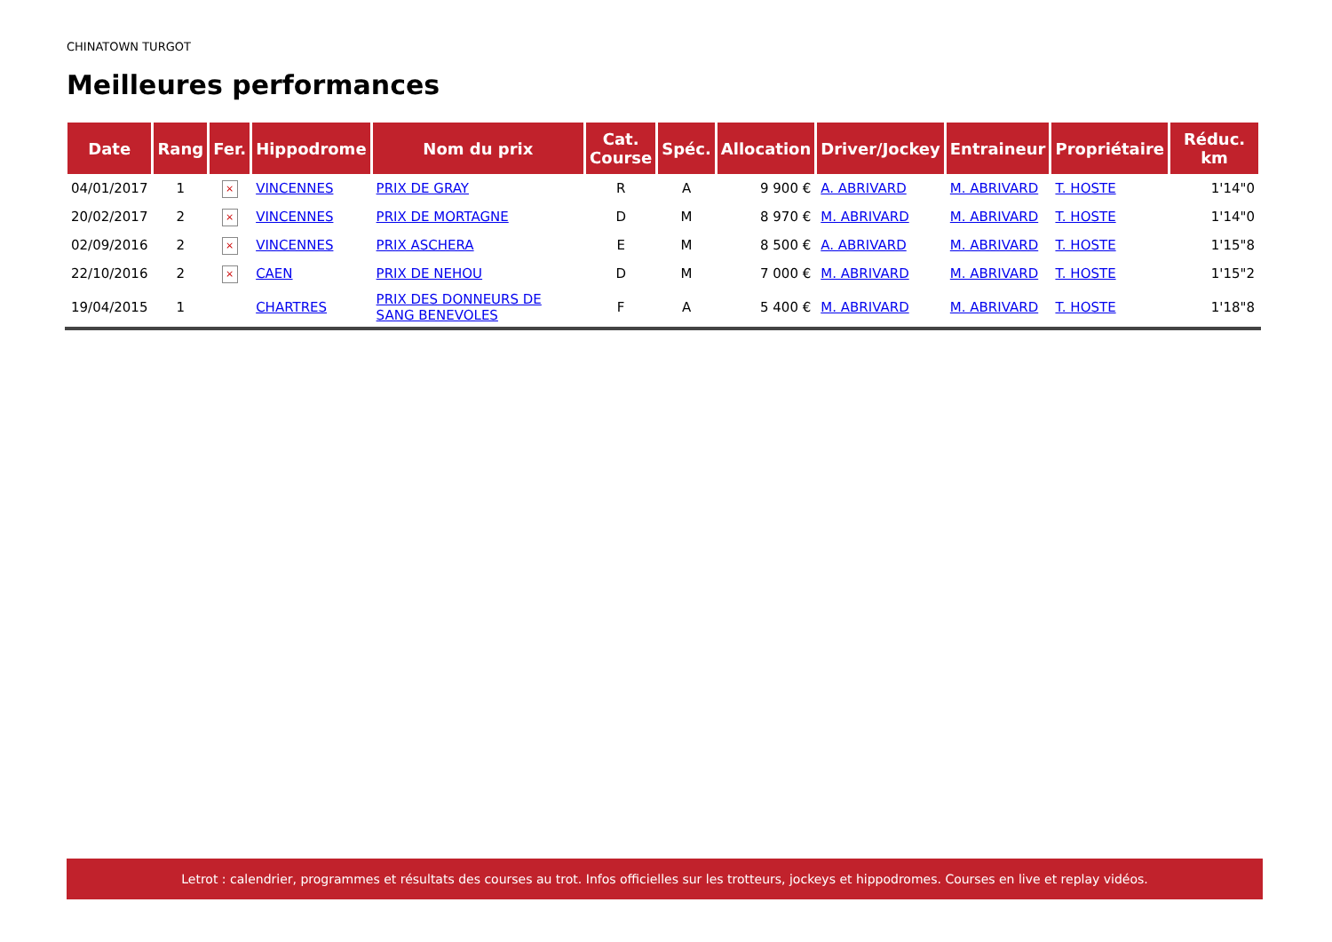CHINATOWN TURGOT
Meilleures performances
| Date | Rang | Fer. | Hippodrome | Nom du prix | Cat. Course | Spéc. | Allocation | Driver/Jockey | Entraineur | Propriétaire | Réduc. km |
| --- | --- | --- | --- | --- | --- | --- | --- | --- | --- | --- | --- |
| 04/01/2017 | 1 | × | VINCENNES | PRIX DE GRAY | R | A | 9 900 € | A. ABRIVARD | M. ABRIVARD | T. HOSTE | 1'14"0 |
| 20/02/2017 | 2 | × | VINCENNES | PRIX DE MORTAGNE | D | M | 8 970 € | M. ABRIVARD | M. ABRIVARD | T. HOSTE | 1'14"0 |
| 02/09/2016 | 2 | × | VINCENNES | PRIX ASCHERA | E | M | 8 500 € | A. ABRIVARD | M. ABRIVARD | T. HOSTE | 1'15"8 |
| 22/10/2016 | 2 | × | CAEN | PRIX DE NEHOU | D | M | 7 000 € | M. ABRIVARD | M. ABRIVARD | T. HOSTE | 1'15"2 |
| 19/04/2015 | 1 | | CHARTRES | PRIX DES DONNEURS DE SANG BENEVOLES | F | A | 5 400 € | M. ABRIVARD | M. ABRIVARD | T. HOSTE | 1'18"8 |
Letrot : calendrier, programmes et résultats des courses au trot. Infos officielles sur les trotteurs, jockeys et hippodromes. Courses en live et replay vidéos.